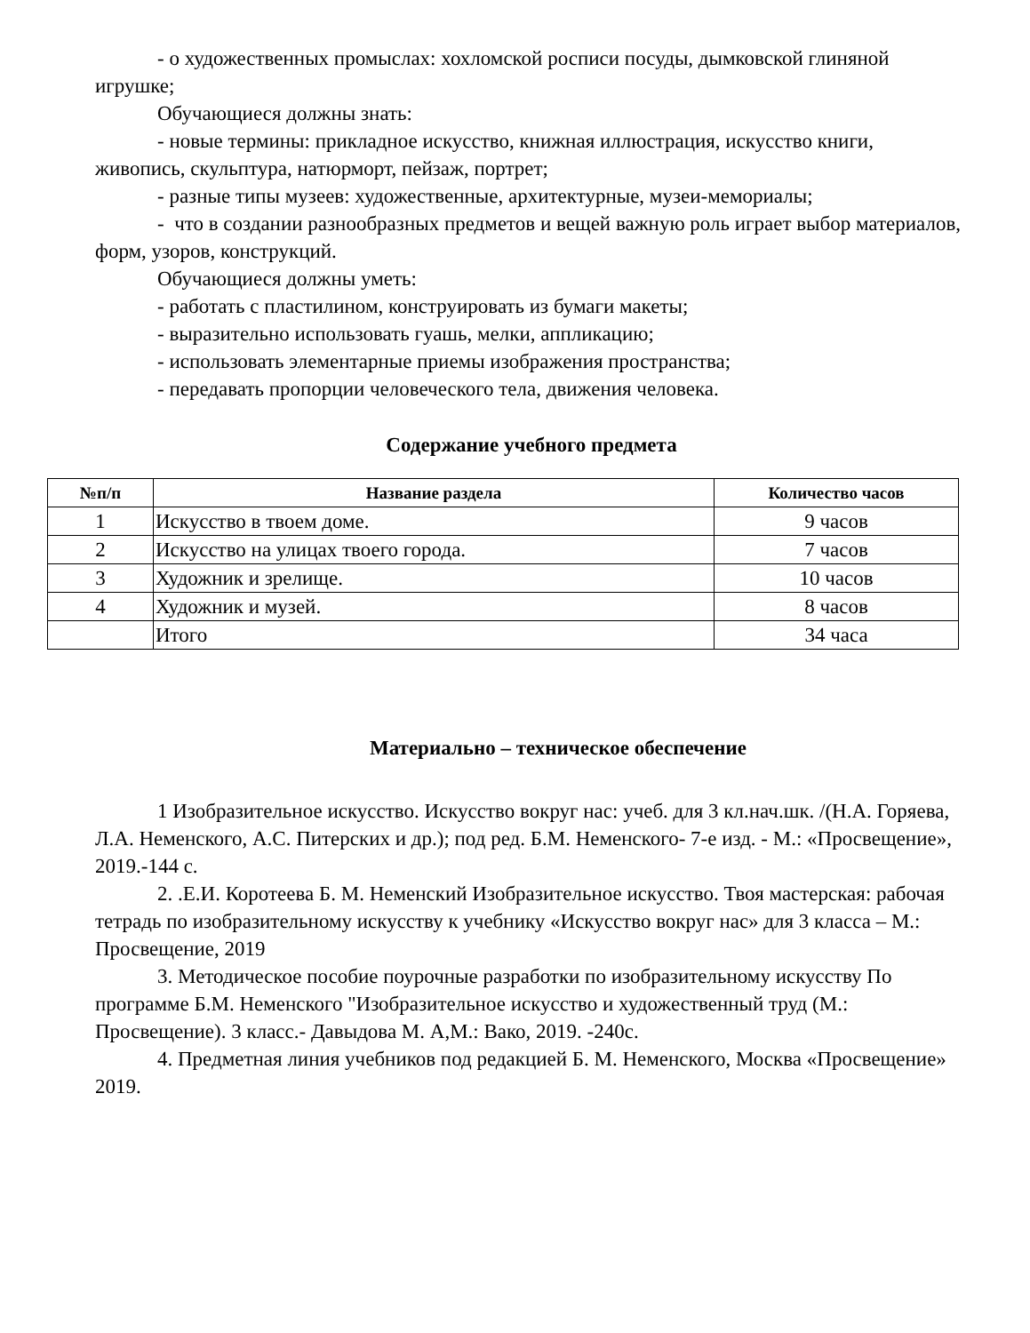- о художественных промыслах: хохломской росписи посуды, дымковской глиняной игрушке;
Обучающиеся должны знать:
- новые термины: прикладное искусство, книжная иллюстрация, искусство книги, живопись, скульптура, натюрморт, пейзаж, портрет;
- разные типы музеев: художественные, архитектурные, музеи-мемориалы;
- что в создании разнообразных предметов и вещей важную роль играет выбор материалов, форм, узоров, конструкций.
Обучающиеся должны уметь:
- работать с пластилином, конструировать из бумаги макеты;
- выразительно использовать гуашь, мелки, аппликацию;
- использовать элементарные приемы изображения пространства;
- передавать пропорции человеческого тела, движения человека.
Содержание учебного предмета
| №п/п | Название раздела | Количество часов |
| --- | --- | --- |
| 1 | Искусство в твоем доме. | 9 часов |
| 2 | Искусство на улицах твоего города. | 7 часов |
| 3 | Художник и зрелище. | 10 часов |
| 4 | Художник и музей. | 8 часов |
| | Итого | 34 часа |
Материально – техническое обеспечение
1 Изобразительное искусство. Искусство вокруг нас: учеб. для 3 кл.нач.шк. /(Н.А. Горяева, Л.А. Неменского, А.С. Питерских и др.); под ред. Б.М. Неменского- 7-е изд. - М.: «Просвещение», 2019.-144 с.
2. .Е.И. Коротеева Б. М. Неменский Изобразительное искусство. Твоя мастерская: рабочая тетрадь по изобразительному искусству к учебнику «Искусство вокруг нас» для 3 класса – М.: Просвещение, 2019
3. Методическое пособие поурочные разработки по изобразительному искусству По программе Б.М. Неменского "Изобразительное искусство и художественный труд (М.: Просвещение). 3 класс.- Давыдова М. А,М.: Вако, 2019. -240с.
4. Предметная линия учебников под редакцией Б. М. Неменского, Москва «Просвещение» 2019.